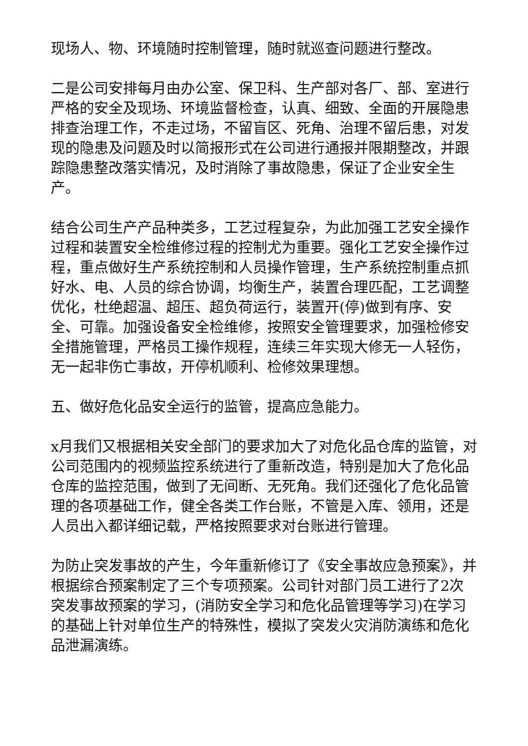现场人、物、环境随时控制管理，随时就巡查问题进行整改。
二是公司安排每月由办公室、保卫科、生产部对各厂、部、室进行严格的安全及现场、环境监督检查，认真、细致、全面的开展隐患排查治理工作，不走过场，不留盲区、死角、治理不留后患，对发现的隐患及问题及时以简报形式在公司进行通报并限期整改，并跟踪隐患整改落实情况，及时消除了事故隐患，保证了企业安全生产。
结合公司生产产品种类多，工艺过程复杂，为此加强工艺安全操作过程和装置安全检维修过程的控制尤为重要。强化工艺安全操作过程，重点做好生产系统控制和人员操作管理，生产系统控制重点抓好水、电、人员的综合协调，均衡生产，装置合理匹配，工艺调整优化，杜绝超温、超压、超负荷运行，装置开(停)做到有序、安全、可靠。加强设备安全检维修，按照安全管理要求，加强检修安全措施管理，严格员工操作规程，连续三年实现大修无一人轻伤，无一起非伤亡事故，开停机顺利、检修效果理想。
五、做好危化品安全运行的监管，提高应急能力。
x月我们又根据相关安全部门的要求加大了对危化品仓库的监管，对公司范围内的视频监控系统进行了重新改造，特别是加大了危化品仓库的监控范围，做到了无间断、无死角。我们还强化了危化品管理的各项基础工作，健全各类工作台账，不管是入库、领用，还是人员出入都详细记载，严格按照要求对台账进行管理。
为防止突发事故的产生，今年重新修订了《安全事故应急预案》，并根据综合预案制定了三个专项预案。公司针对部门员工进行了2次突发事故预案的学习，(消防安全学习和危化品管理等学习)在学习的基础上针对单位生产的特殊性，模拟了突发火灾消防演练和危化品泄漏演练。